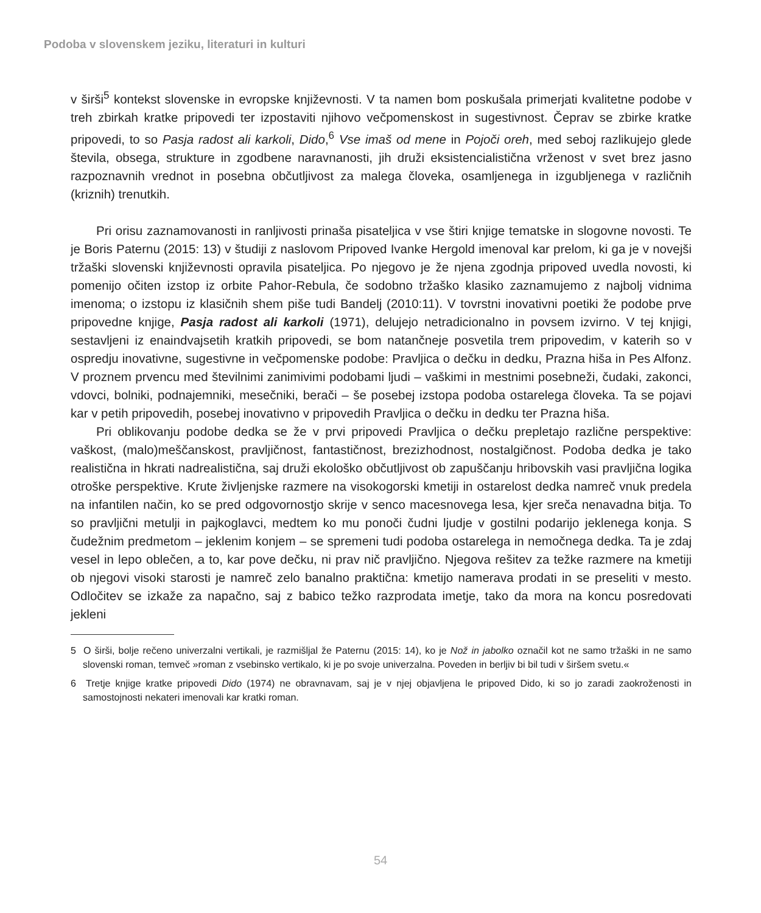Podoba v slovenskem jeziku, literaturi in kulturi
v širši<sup>5</sup> kontekst slovenske in evropske književnosti. V ta namen bom poskušala primerjati kvalitetne podobe v treh zbirkah kratke pripovedi ter izpostaviti njihovo večpomenskost in sugestivnost. Čeprav se zbirke kratke pripovedi, to so Pasja radost ali karkoli, Dido,<sup>6</sup> Vse imaš od mene in Pojoči oreh, med seboj razlikujejo glede števila, obsega, strukture in zgodbene naravnanosti, jih druži eksistencialistična vrženost v svet brez jasno razpoznavnih vrednot in posebna občutljivost za malega človeka, osamljenega in izgubljenega v različnih (kriznih) trenutkih.
Pri orisu zaznamovanosti in ranljivosti prinaša pisateljica v vse štiri knjige tematske in slogovne novosti. Te je Boris Paternu (2015: 13) v študiji z naslovom Pripoved Ivanke Hergold imenoval kar prelom, ki ga je v novejši tržaški slovenski književnosti opravila pisateljica. Po njegovo je že njena zgodnja pripoved uvedla novosti, ki pomenijo očiten izstop iz orbite Pahor-Rebula, če sodobno tržaško klasiko zaznamujemo z najbolj vidnima imenoma; o izstopu iz klasičnih shem piše tudi Bandelj (2010:11). V tovrstni inovativni poetiki že podobe prve pripovedne knjige, Pasja radost ali karkoli (1971), delujejo netradicionalno in povsem izvirno. V tej knjigi, sestavljeni iz enaindvajsetih kratkih pripovedi, se bom natančneje posvetila trem pripovedim, v katerih so v ospredju inovativne, sugestivne in večpomenske podobe: Pravljica o dečku in dedku, Prazna hiša in Pes Alfonz. V proznem prvencu med številnimi zanimivimi podobami ljudi – vaškimi in mestnimi posebneži, čudaki, zakonci, vdovci, bolniki, podnajemniki, mesečniki, berači – še posebej izstopa podoba ostarelega človeka. Ta se pojavi kar v petih pripovedih, posebej inovativno v pripovedih Pravljica o dečku in dedku ter Prazna hiša.
Pri oblikovanju podobe dedka se že v prvi pripovedi Pravljica o dečku prepletajo različne perspektive: vaškost, (malo)meščanskost, pravljičnost, fantastičnost, brezizhodnost, nostalgičnost. Podoba dedka je tako realistična in hkrati nadrealistična, saj druži ekološko občutljivost ob zapuščanju hribovskih vasi pravljična logika otroške perspektive. Krute življenjske razmere na visokogorski kmetiji in ostarelost dedka namreč vnuk predela na infantilen način, ko se pred odgovornostjo skrije v senco macesnovega lesa, kjer sreča nenavadna bitja. To so pravljični metulji in pajkoglavci, medtem ko mu ponoči čudni ljudje v gostilni podarijo jeklenega konja. S čudežnim predmetom – jeklenim konjem – se spremeni tudi podoba ostarelega in nemočnega dedka. Ta je zdaj vesel in lepo oblečen, a to, kar pove dečku, ni prav nič pravljično. Njegova rešitev za težke razmere na kmetiji ob njegovi visoki starosti je namreč zelo banalno praktična: kmetijo namerava prodati in se preseliti v mesto. Odločitev se izkaže za napačno, saj z babico težko razprodata imetje, tako da mora na koncu posredovati jekleni
5 O širši, bolje rečeno univerzalni vertikali, je razmišljal že Paternu (2015: 14), ko je Nož in jabolko označil kot ne samo tržaški in ne samo slovenski roman, temveč »roman z vsebinsko vertikalo, ki je po svoje univerzalna. Poveden in berljiv bi bil tudi v širšem svetu.«
6 Tretje knjige kratke pripovedi Dido (1974) ne obravnavam, saj je v njej objavljena le pripoved Dido, ki so jo zaradi zaokroženosti in samostojnosti nekateri imenovali kar kratki roman.
54